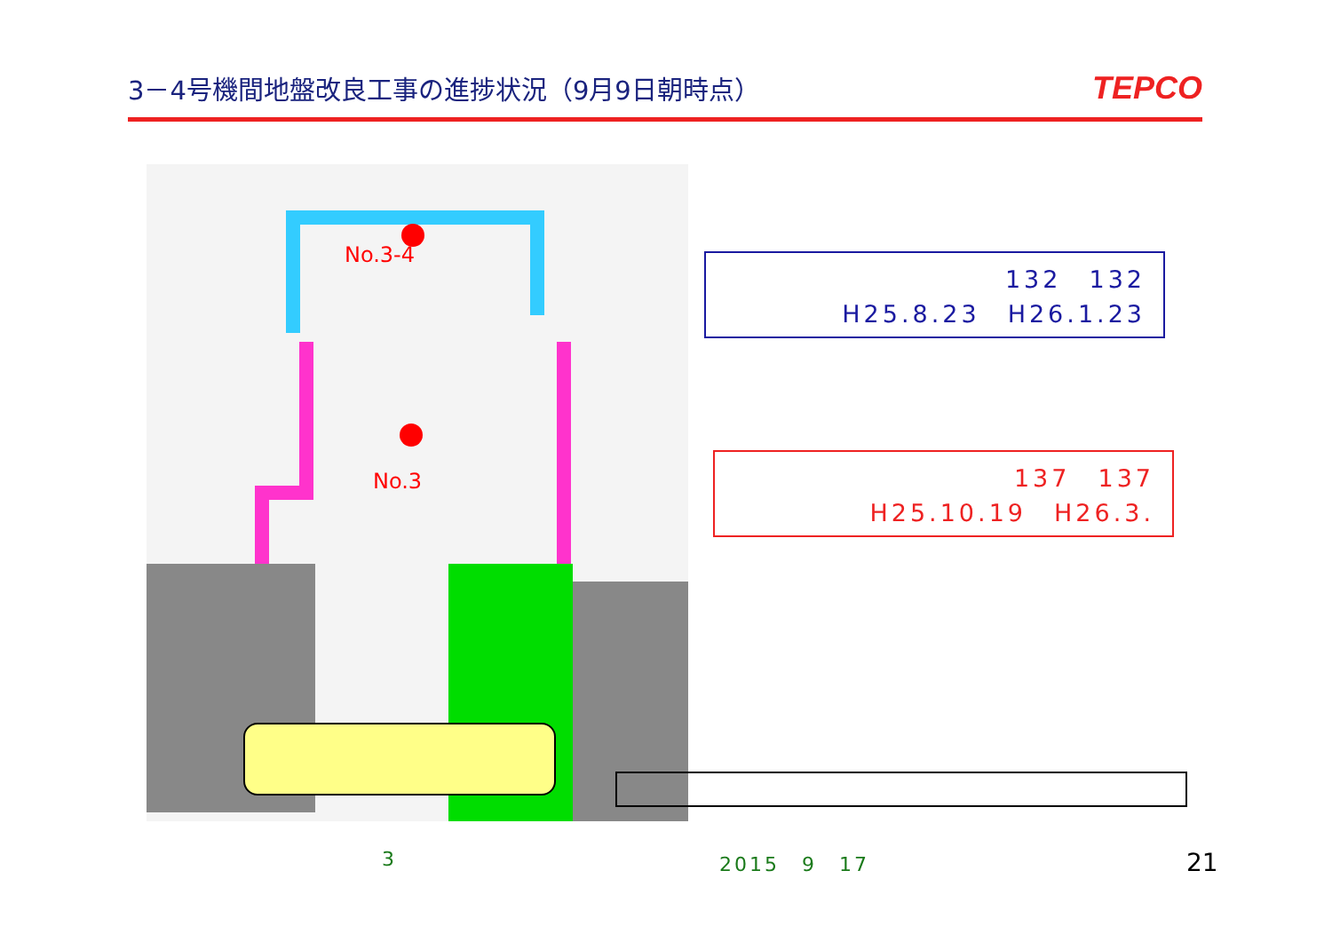3－4号機間地盤改良工事の進捗状況（9月9日朝時点）
TEPCO
No.3-4
No.3
132　132
H25.8.23　H26.1.23
137　137
H25.10.19　H26.3.
3 2015　9　17 21